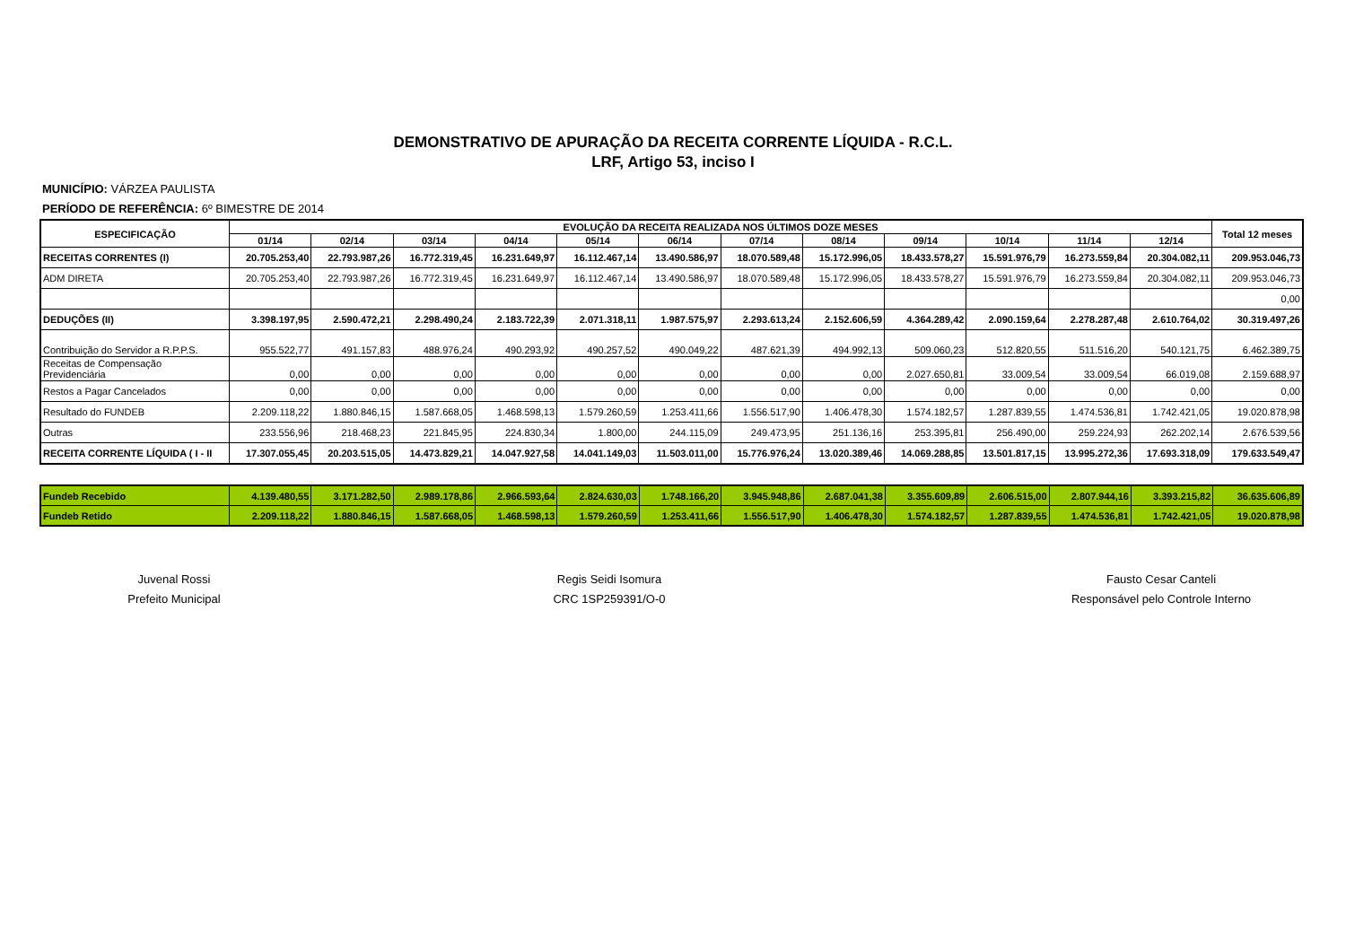DEMONSTRATIVO DE APURAÇÃO DA RECEITA CORRENTE LÍQUIDA - R.C.L.
LRF, Artigo 53, inciso I
MUNICÍPIO: VÁRZEA PAULISTA
PERÍODO DE REFERÊNCIA: 6º BIMESTRE DE 2014
| ESPECIFICAÇÃO | EVOLUÇÃO DA RECEITA REALIZADA NOS ÚLTIMOS DOZE MESES | | | | | | | | | | | | Total 12 meses |
| --- | --- | --- | --- | --- | --- | --- | --- | --- | --- | --- | --- | --- | --- |
| | 01/14 | 02/14 | 03/14 | 04/14 | 05/14 | 06/14 | 07/14 | 08/14 | 09/14 | 10/14 | 11/14 | 12/14 | |
| RECEITAS CORRENTES (I) | 20.705.253,40 | 22.793.987,26 | 16.772.319,45 | 16.231.649,97 | 16.112.467,14 | 13.490.586,97 | 18.070.589,48 | 15.172.996,05 | 18.433.578,27 | 15.591.976,79 | 16.273.559,84 | 20.304.082,11 | 209.953.046,73 |
| ADM DIRETA | 20.705.253,40 | 22.793.987,26 | 16.772.319,45 | 16.231.649,97 | 16.112.467,14 | 13.490.586,97 | 18.070.589,48 | 15.172.996,05 | 18.433.578,27 | 15.591.976,79 | 16.273.559,84 | 20.304.082,11 | 209.953.046,73 |
| | | | | | | | | | | | | | 0,00 |
| DEDUÇÕES (II) | 3.398.197,95 | 2.590.472,21 | 2.298.490,24 | 2.183.722,39 | 2.071.318,11 | 1.987.575,97 | 2.293.613,24 | 2.152.606,59 | 4.364.289,42 | 2.090.159,64 | 2.278.287,48 | 2.610.764,02 | 30.319.497,26 |
| Contribuição do Servidor a R.P.P.S. | 955.522,77 | 491.157,83 | 488.976,24 | 490.293,92 | 490.257,52 | 490.049,22 | 487.621,39 | 494.992,13 | 509.060,23 | 512.820,55 | 511.516,20 | 540.121,75 | 6.462.389,75 |
| Receitas de Compensação Previdenciária | 0,00 | 0,00 | 0,00 | 0,00 | 0,00 | 0,00 | 0,00 | 0,00 | 2.027.650,81 | 33.009,54 | 33.009,54 | 66.019,08 | 2.159.688,97 |
| Restos a Pagar Cancelados | 0,00 | 0,00 | 0,00 | 0,00 | 0,00 | 0,00 | 0,00 | 0,00 | 0,00 | 0,00 | 0,00 | 0,00 | 0,00 |
| Resultado do FUNDEB | 2.209.118,22 | 1.880.846,15 | 1.587.668,05 | 1.468.598,13 | 1.579.260,59 | 1.253.411,66 | 1.556.517,90 | 1.406.478,30 | 1.574.182,57 | 1.287.839,55 | 1.474.536,81 | 1.742.421,05 | 19.020.878,98 |
| Outras | 233.556,96 | 218.468,23 | 221.845,95 | 224.830,34 | 1.800,00 | 244.115,09 | 249.473,95 | 251.136,16 | 253.395,81 | 256.490,00 | 259.224,93 | 262.202,14 | 2.676.539,56 |
| RECEITA CORRENTE LÍQUIDA ( I - II | 17.307.055,45 | 20.203.515,05 | 14.473.829,21 | 14.047.927,58 | 14.041.149,03 | 11.503.011,00 | 15.776.976,24 | 13.020.389,46 | 14.069.288,85 | 13.501.817,15 | 13.995.272,36 | 17.693.318,09 | 179.633.549,47 |
| Fundeb Recebido | 4.139.480,55 | 3.171.282,50 | 2.989.178,86 | 2.966.593,64 | 2.824.630,03 | 1.748.166,20 | 3.945.948,86 | 2.687.041,38 | 3.355.609,89 | 2.606.515,00 | 2.807.944,16 | 3.393.215,82 | 36.635.606,89 |
| Fundeb Retido | 2.209.118,22 | 1.880.846,15 | 1.587.668,05 | 1.468.598,13 | 1.579.260,59 | 1.253.411,66 | 1.556.517,90 | 1.406.478,30 | 1.574.182,57 | 1.287.839,55 | 1.474.536,81 | 1.742.421,05 | 19.020.878,98 |
Juvenal Rossi
Prefeito Municipal
Regis Seidi Isomura
CRC 1SP259391/O-0
Fausto Cesar Canteli
Responsável pelo Controle Interno